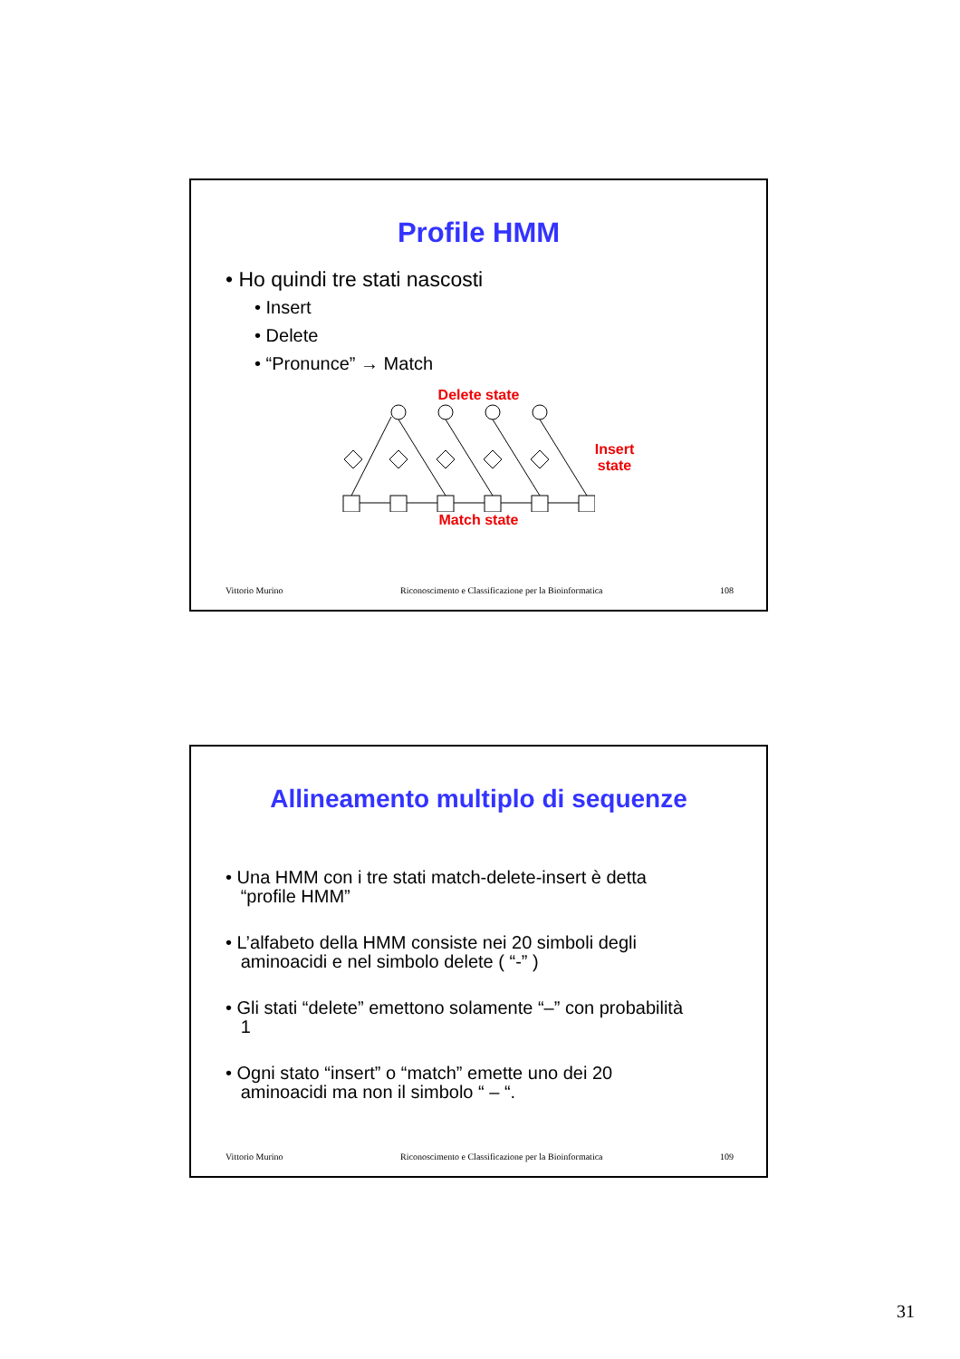Profile HMM
• Ho quindi tre stati nascosti
• Insert
• Delete
• “Pronunce” → Match
Delete state
Insert
state
Match state
Vittorio Murino Riconoscimento e Classificazione per la Bioinformatica 108
Allineamento multiplo di sequenze
• Una HMM con i tre stati match-delete-insert è detta
“profile HMM”
• L’alfabeto della HMM consiste nei 20 simboli degli
aminoacidi e nel simbolo delete ( “-” )
• Gli stati “delete” emettono solamente “–” con probabilità
1
• Ogni stato “insert” o “match” emette uno dei 20
aminoacidi ma non il simbolo “ – “.
Vittorio Murino Riconoscimento e Classificazione per la Bioinformatica 109
31